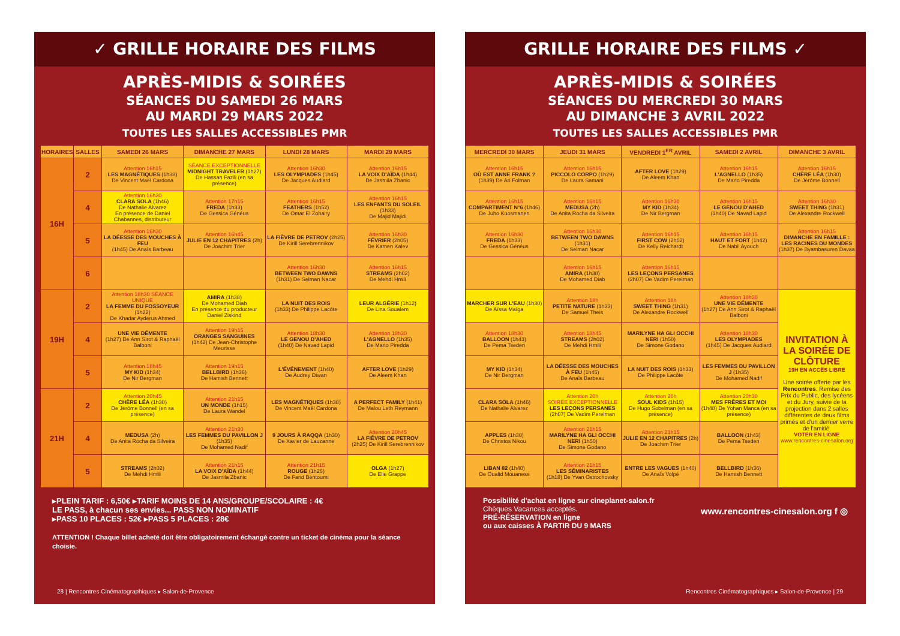✓ GRILLE HORAIRE DES FILMS
APRÈS-MIDIS & SOIRÉES
SÉANCES DU SAMEDI 26 MARS
AU MARDI 29 MARS 2022
TOUTES LES SALLES ACCESSIBLES PMR
| HORAIRES | SALLES | SAMEDI 26 MARS | DIMANCHE 27 MARS | LUNDI 28 MARS | MARDI 29 MARS |
| --- | --- | --- | --- | --- | --- |
| 16H | 2 | Attention 16h15 LES MAGNÉTIQUES (1h38) De Vincent Maël Cardona | SÉANCE EXCEPTIONNELLE MIDNIGHT TRAVELER (1h27) De Hassan Fazili (en sa présence) | Attention 16h30 LES OLYMPIADES (1h45) De Jacques Audiard | Attention 16h15 LA VOIX D'AÏDA (1h44) De Jasmila Zbanic |
| | 4 | Attention 16h30 CLARA SOLA (1h46) De Nathalie Alvarez En présence de Daniel Chabannes, distributeur | Attention 17h15 FREDA (1h33) De Gessica Généus | Attention 16h15 FEATHERS (1h52) De Omar El Zohairy | Attention 16h15 LES ENFANTS DU SOLEIL (1h33) De Majid Majidi |
| | 5 | Attention 16h30 LA DÉESSE DES MOUCHES À FEU (1h45) De Anaïs Barbeau | Attention 16h45 JULIE EN 12 CHAPITRES (2h) De Joachim Trier | LA FIÈVRE DE PETROV (2h25) De Kirill Serebrennikov | Attention 16h30 FÉVRIER (2h05) De Kamen Kalev |
| | 6 | | | Attention 16h30 BETWEEN TWO DAWNS (1h31) De Selman Nacar | Attention 16h15 STREAMS (2h02) De Mehdi Hmili |
| 19H | 2 | Attention 18h30 SÉANCE UNIQUE LA FEMME DU FOSSOYEUR (1h22) De Khadar Ayderus Ahmed | AMIRA (1h38) De Mohamed Diab En présence du producteur Daniel Ziskind | LA NUIT DES ROIS (1h33) De Philippe Lacôte | LEUR ALGÉRIE (1h12) De Lina Soualem |
| | 4 | UNE VIE DÉMENTE (1h27) De Ann Sirot & Raphaël Balboni | Attention 19h15 ORANGES SANGUINES (1h42) De Jean-Christophe Meurisse | Attention 18h30 LE GENOU D'AHED (1h40) De Navad Lapid | Attention 18h30 L'AGNELLO (1h35) De Mario Piredda |
| | 5 | Attention 18h45 MY KID (1h34) De Nir Bergman | Attention 19h15 BELLBIRD (1h36) De Hamish Bennett | L'ÉVÉNEMENT (1h40) De Audrey Diwan | AFTER LOVE (1h29) De Aleem Khan |
| 21H | 2 | Attention 20h45 CHÈRE LÉA (1h30) De Jérôme Bonnell (en sa présence) | Attention 21h15 UN MONDE (1h15) De Laura Wandel | LES MAGNÉTIQUES (1h38) De Vincent Maël Cardona | A PERFECT FAMILY (1h41) De Malou Leth Reymann |
| | 4 | MEDUSA (2h) De Anita Rocha da Silveira | Attention 21h30 LES FEMMES DU PAVILLON J (1h35) De Mohamed Nadif | 9 JOURS À RAQQA (1h30) De Xavier de Lauzanne | Attention 20h45 LA FIÈVRE DE PETROV (2h25) De Kirill Serebrennikov |
| | 5 | STREAMS (2h02) De Mehdi Hmili | Attention 21h15 LA VOIX D'AÏDA (1h44) De Jasmila Zbanic | Attention 21h15 ROUGE (1h26) De Farid Bentoumi | OLGA (1h27) De Elie Grappe |
▸PLEIN TARIF : 6,50€ ▸TARIF MOINS DE 14 ANS/GROUPE/SCOLAIRE : 4€
LE PASS, à chacun ses envies... PASS NON NOMINATIF
▸PASS 10 PLACES : 52€ ▸PASS 5 PLACES : 28€
ATTENTION ! Chaque billet acheté doit être obligatoirement échangé contre un ticket de cinéma pour la séance choisie.
28 | Rencontres Cinématographiques ▸ Salon-de-Provence
GRILLE HORAIRE DES FILMS ✓
APRÈS-MIDIS & SOIRÉES
SÉANCES DU MERCREDI 30 MARS
AU DIMANCHE 3 AVRIL 2022
TOUTES LES SALLES ACCESSIBLES PMR
| MERCREDI 30 MARS | JEUDI 31 MARS | VENDREDI 1<sup>ER</sup> AVRIL | SAMEDI 2 AVRIL | DIMANCHE 3 AVRIL |
| --- | --- | --- | --- | --- |
| Attention 16h15 OÙ EST ANNE FRANK ? (1h39) De Ari Folman | Attention 16h15 PICCOLO CORPO (1h29) De Laura Samani | AFTER LOVE (1h29) De Aleem Khan | Attention 16h15 L'AGNELLO (1h35) De Mario Piredda | Attention 16h15 CHÈRE LÉA (1h30) De Jérôme Bonnell |
| Attention 16h15 COMPARTIMENT N°6 (1h46) De Juho Kuosmanen | Attention 16h15 MEDUSA (2h) De Anita Rocha da Silveira | Attention 16h30 MY KID (1h34) De Nir Bergman | Attention 16h15 LE GENOU D'AHED (1h40) De Navad Lapid | Attention 16h30 SWEET THING (1h31) De Alexandre Rockwell |
| Attention 16h30 FREDA (1h33) De Gessica Généus | Attention 16h30 BETWEEN TWO DAWNS (1h31) De Selman Nacar | Attention 16h15 FIRST COW (2h02) De Kelly Reichardt | Attention 16h15 HAUT ET FORT (1h42) De Nabil Ayouch | Attention 16h15 DIMANCHE EN FAMILLE : LES RACINES DU MONDES (1h37) De Byambasuren Davaa |
| | Attention 16h15 AMIRA (1h38) De Mohamed Diab | Attention 16h15 LES LEÇONS PERSANES (2h07) De Vadim Perelman | | |
| MARCHER SUR L'EAU (1h30) De Aïssa Maïga | Attention 18h PETITE NATURE (1h33) De Samuel Theis | Attention 18h SWEET THING (1h31) De Alexandre Rockwell | Attention 18h30 UNE VIE DÉMENTE (1h27) De Ann Sirot & Raphaël Balboni | INVITATION À LA SOIRÉE DE CLÔTURE 19H EN ACCÈS LIBRE Une soirée offerte par les Rencontres . Remise des Prix du Public, des lycéens et du Jury, suivie de la projection dans 2 salles différentes de deux films primés et d'un dernier verre de l'amitié. VOTER EN LIGNE www.rencontres-cinesalon.org |
| Attention 18h30 BALLOON (1h43) De Pema Tseden | Attention 18h45 STREAMS (2h02) De Mehdi Hmili | MARILYNE HA GLI OCCHI NERI (1h50) De Simone Godano | Attention 18h30 LES OLYMPIADES (1h45) De Jacques Audiard | |
| MY KID (1h34) De Nir Bergman | LA DÉESSE DES MOUCHES À FEU (1h45) De Anaïs Barbeau | LA NUIT DES ROIS (1h33) De Philippe Lacôte | LES FEMMES DU PAVILLON J (1h35) De Mohamed Nadif | |
| CLARA SOLA (1h46) De Nathalie Alvarez | Attention 20h SOIRÉE EXCEPTIONNELLE LES LEÇONS PERSANES (2h07) De Vadim Perelman | Attention 20h SOUL KIDS (1h15) De Hugo Sobelman (en sa présence) | Attention 20h30 MES FRÈRES ET MOI (1h48) De Yohan Manca (en sa présence) | |
| APPLES (1h30) De Christos Nikou | Attention 21h15 MARILYNE HA GLI OCCHI NERI (1h50) De Simone Godano | Attention 21h15 JULIE EN 12 CHAPITRES (2h) De Joachim Trier | BALLOON (1h43) De Pema Tseden | |
| LIBAN 82 (1h40) De Oualid Mouaness | Attention 21h15 LES SÉMINARISTES (1h18) De Yvan Ostrochovsky | ENTRE LES VAGUES (1h40) De Anaïs Volpé | BELLBIRD (1h36) De Hamish Bennett | |
Possibilité d'achat en ligne sur cineplanet-salon.fr
Chèques Vacances acceptés.
PRÉ-RÉSERVATION en ligne
ou aux caisses À PARTIR DU 9 MARS
www.rencontres-cinesalon.org f ◎
Rencontres Cinématographiques ▸ Salon-de-Provence | 29